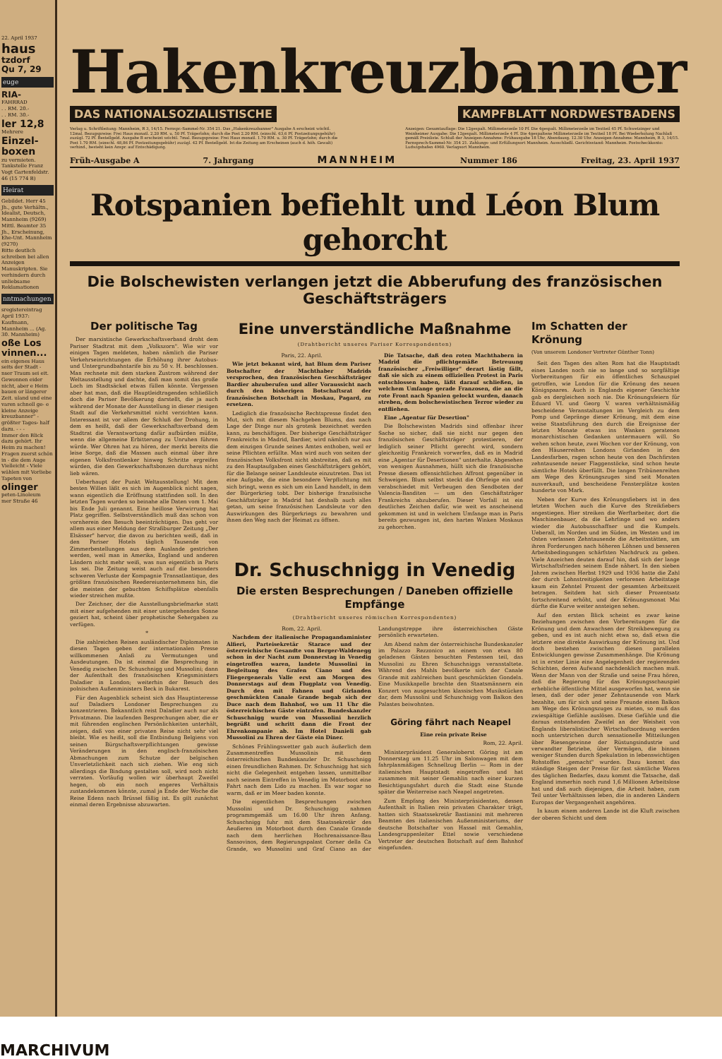22. April 1937
haus
tzdorf
Qu 7, 29
euge
RIA-
FAHRRAD
. . RM. 20.-
. . RM. 30.-
ler 12,8
Mehrere
Einzel- boxen
zu vermieten. Tankstelle Franz Vogt Gartenfeldstr. 46 (15 774 B)
Heirat
Gebildet. Herr 45 Jh., gute Verhältn., Idealist, Deutsch, Mannheim (9269)
Mittl. Beamter 35 Jh., Erscheinung, Ehe-Unt. Mannheim (9270)
Bitte deutlich schreiben bei allen Anzeigen Manuskripten. Sie verhindern durch unliebsame Reklamationen
nntmachungen
sregistereintrag April 1937: Kaufmann, Mannheim ... (Ag. 30. Mannheim)
oße Los
vinnen...
ein eigenes Haus seits der Stadt - nser Traum sei eit. Gewonnen eider nicht, aber e Heim bauen or längerer Zeit. uland und eine varen schnell ge- e kleine Anzeige kreuzbanner" - größter Tages- half dazu. - - -
Immer den Blick dazu gehört. Ihr Heim zu machen! Fragen zuerst schön in - die dem Auge Vielleicht - Viele wählen mit Vorliebe Tapeten von
olinger
peten-Linoleum
mer Straße 46
Hakenkreuzbanner
DAS NATIONALSOZIALISTISCHE KAMPFBLATT NORDWESTBADENS
Verlag u. Schriftleitung: Mannheim, R 3, 14/15. Fernspr.-Sammel-Nr. 354 21. Das „Hakenkreuzbanner" Ausgabe A erscheint wöchtl. 12mal. Bezugspreise: Frei Haus monatl. 2.20 RM. u. 50 Pf. Trägerlohn; durch die Post 2.20 RM. (einschl. 63,6 Pf. Postzeitungsgebühr) zuzügl. 72 Pf. Bestellgeld. Ausgabe B erscheint wöchtl. 7mal. Bezugspreise: Frei Haus monatl. 1.70 RM. u. 30 Pf. Trägerlohn; durch die Post 1.70 RM. (einschl. 48,86 Pf. Postzeitungsgebühr) zuzügl. 42 Pf. Bestellgeld. Ist die Zeitung am Erscheinen (auch d. höh. Gewalt) verhind., besteht kein Anspr. auf Entschädigung.
Anzeigen: Gesamtauflage: Die 12gespalt. Millimeterzeile 10 Pf. Die 4gespalt. Millimeterzeile im Textteil 45 Pf. Schwetzinger und Weinheimer Ausgabe: Die 12gespalt. Millimeterzeile 4 Pf. Die 4gespaltene Millimeterzeile im Textteil 18 Pf. Bei Wiederholung Nachlaß gemäß Preisliste. Schluß der Anzeigen-Annahme: Frühausgabe 18 Uhr, Abendausg. 12.30 Uhr. Anzeigen-Annahme: Mannheim, R 3, 14/15. Fernsprech-Sammel-Nr. 354 21. Zahlungs- und Erfüllungsort Mannheim. Ausschließl. Gerichtsstand: Mannheim. Postscheckkonto: Ludwigshafen 4960. Verlagsort Mannheim.
Früh-Ausgabe A 7. Jahrgang MANNHEIM Nummer 186 Freitag, 23. April 1937
Rotspanien befiehlt und Léon Blum gehorcht
Die Bolschewisten verlangen jetzt die Abberufung des französischen Geschäftsträgers
Der politische Tag
Der marxistische Gewerkschaftsverband droht dem Pariser Stadtrat mit dem „Volkszorn". Wie wir vor einigen Tagen meldeten, haben nämlich die Pariser Verkehrseinrichtungen die Erhöhung ihrer Autobus- und Untergrundbahntarife bis zu 50 v. H. beschlossen. Man rechnete mit dem starken Zustrom während der Weltausstellung und dachte, daß man somit das große Loch im Stadtsäckel etwas füllen könnte. Vergessen aber hat man, daß die Hauptleidtragenden schließlich doch die Pariser Bevölkerung darstellt, die ja auch während der Monate der Ausstellung in dieser riesigen Stadt auf die Verkehrsmittel nicht verzichten kann. Interessant ist vor allem der Schluß der Drohung, in dem es heißt, daß der Gewerkschaftsverband dem Stadtrat die Verantwortung dafür aufbürden müßte, wenn die allgemeine Erbitterung zu Unruhen führen würde. Wer Ohren hat zu hören, der merkt bereits die leise Sorge, daß die Massen auch einmal über ihre eigenen Volksfrontlenker hinweg Schritte ergreifen würden, die den Gewerkschaftsbonzen durchaus nicht lieb wären.
Ueberhaupt der Punkt Weltausstellung! Mit dem besten Willen läßt es sich im Augenblick nicht sagen, wann eigentlich die Eröffnung stattfinden soll. In den letzten Tagen wurden so beinahe alle Daten vom 1. Mai bis Ende Juli genannt. Eine heillose Verwirrung hat Platz gegriffen. Selbstverständlich muß das schon von vornherein den Besuch beeinträchtigen. Das geht vor allem aus einer Meldung der Straßburger Zeitung „Der Elsässer" hervor, die davon zu berichten weiß, daß in den Pariser Hotels täglich Tausende von Zimmerbestellungen aus dem Auslande gestrichen werden, weil man in Amerika, England und anderen Ländern nicht mehr weiß, was nun eigentlich in Paris los sei. Die Zeitung weist auch auf die besonders schweren Verluste der Kompagnie Transatlantique, des größten französischen Reedereiunternehmens hin, die die meisten der gebuchten Schiffsplätze ebenfalls wieder streichen mußte.
Der Zeichner, der die Ausstellungsbriefmarke statt mit einer aufgehenden mit einer untergehenden Sonne geziert hat, scheint über prophetische Sehergaben zu verfügen.
*
Die zahlreichen Reisen ausländischer Diplomaten in diesen Tagen geben der internationalen Presse willkommenen Anlaß zu Vermutungen und Ausdeutungen. Da ist einmal die Besprechung in Venedig zwischen Dr. Schuschnigg und Mussolini; dann der Aufenthalt des französischen Kriegsministers Daladier in London; weiterhin der Besuch des polnischen Außenministers Beck in Bukarest.
Für den Augenblick scheint sich das Hauptinteresse auf Daladiers Londoner Besprechungen zu konzentrieren. Bekanntlich reist Daladier auch nur als Privatmann. Die laufenden Besprechungen aber, die er mit führenden englischen Persönlichkeiten unterhält, zeigen, daß von einer privaten Reise nicht sehr viel bleibt. Wie es heißt, soll die Entbindung Belgiens von seinen Bürgschaftsverpflichtungen gewisse Veränderungen in den englisch-französischen Abmachungen zum Schutze der belgischen Unverletzlichkeit nach sich ziehen. Wie eng sich allerdings die Bindung gestalten soll, wird noch nicht verraten. Vorläufig wollen wir überhaupt Zweifel hegen, ob ein noch engeres Verhältnis zustandekommen könnte, zumal ja Ende der Woche die Reise Edens nach Brüssel fällig ist. Es gilt zunächst einmal deren Ergebnisse abzuwarten.
Eine unverständliche Maßnahme
(Drahtbericht unseres Pariser Korrespondenten)
Paris, 22. April.
Wie jetzt bekannt wird, hat Blum dem Pariser Botschafter der Machthaber Madrids versprochen, den französischen Geschäftsträger Bardier abzuberufen und aller Voraussicht nach durch den bisherigen Botschaftsrat der französischen Botschaft in Moskau, Pagard, zu ersetzen.
Lediglich die französische Rechtspresse findet den Mut, sich mit diesem Nachgeben Blums, das nach Lage der Dinge nur als grotesk bezeichnet werden kann, zu beschäftigen. Der bisherige Geschäftsträger Frankreichs in Madrid, Bardier, wird nämlich nur aus dem einzigen Grunde seines Amtes enthoben, weil er seine Pflichten erfüllte. Man wird auch von seiten der französischen Volksfront nicht abstreiten, daß es mit zu den Hauptaufgaben eines Geschäftsträgers gehört, für die Belange seiner Landsleute einzutreten. Das ist eine Aufgabe, die eine besondere Verpflichtung mit sich bringt, wenn es sich um ein Land handelt, in dem der Bürgerkrieg tobt. Der bisherige französische Geschäftsträger in Madrid hat deshalb auch alles getan, um seine französischen Landsleute vor den Auswirkungen des Bürgerkriegs zu bewahren und ihnen den Weg nach der Heimat zu öffnen.
Die Tatsache, daß den roten Machthabern in Madrid die pflichtgemäße Betreuung französischer „Freiwilliger" derart lästig fällt, daß sie sich zu einem offiziellen Protest in Paris entschlossen haben, läßt darauf schließen, in welchem Umfange gerade Franzosen, die an die rote Front nach Spanien gelockt wurden, danach streben, dem bolschewistischen Terror wieder zu entfliehen.
Eine „Agentur für Desertion"
Die Bolschewisten Madrids sind offenbar ihrer Sache so sicher, daß sie nicht nur gegen den französischen Geschäftsträger protestieren, der lediglich seiner Pflicht gerecht wird, sondern gleichzeitig Frankreich vorwerfen, daß es in Madrid eine „Agentur für Desertionen" unterhalte. Abgesehen von wenigen Ausnahmen, hüllt sich die französische Presse diesem offensichtlichen Affront gegenüber in Schweigen. Blum selbst steckt die Ohrfeige ein und verabschiedet mit Verbeugen den Sendboten der Valencia-Banditen — um den Geschäftsträger Frankreichs abzuberufen. Dieser Vorfall ist ein deutliches Zeichen dafür, wie weit es anscheinend gekommen ist und in welchem Umfange man in Paris bereits gezwungen ist, den harten Winken Moskaus zu gehorchen.
Dr. Schuschnigg in Venedig
Die ersten Besprechungen / Daneben offizielle Empfänge
(Drahtbericht unseres römischen Korrespondenten)
Rom, 22. April.
Nachdem der italienische Propagandaminister Alfieri, Parteisekretär Starace und der österreichische Gesandte von Berger-Waldenegg schon in der Nacht zum Donnerstag in Venedig eingetroffen waren, landete Mussolini in Begleitung des Grafen Ciano und des Fliegergenerals Valle erst am Morgen des Donnerstags auf dem Flugplatz von Venedig. Durch den mit Fahnen und Girlanden geschmückten Canale Grande begab sich der Duce nach dem Bahnhof, wo um 11 Uhr die österreichischen Gäste eintrafen. Bundeskanzler Schuschnigg wurde von Mussolini herzlich begrüßt und schritt dann die Front der Ehrenkompanie ab. Im Hotel Danieli gab Mussolini zu Ehren der Gäste ein Diner.
Schönes Frühlingswetter gab auch äußerlich dem Zusammentreffen Mussolinis mit dem österreichischen Bundeskanzler Dr. Schuschnigg einen freundlichen Rahmen. Dr. Schuschnigg hat sich nicht die Gelegenheit entgehen lassen, unmittelbar nach seinem Eintreffen in Venedig im Motorboot eine Fahrt nach dem Lido zu machen. Es war sogar so warm, daß er im Meer baden konnte.
Die eigentlichen Besprechungen zwischen Mussolini und Dr. Schuschnigg nahmen programmgemäß um 16.00 Uhr ihren Anfang. Schuschnigg fuhr mit dem Staatssekretär des Aeußeren im Motorboot durch den Canale Grande nach dem herrlichen Hochrenaissance-Bau Sansovinos, dem Regierungspalast Corner della Ca Grande, wo Mussolini und Graf Ciano an der Landungstreppe ihre österreichischen Gäste persönlich erwarteten.
Am Abend nahm der österreichische Bundeskanzler im Palazzo Rezzonico an einem von etwa 80 geladenen Gästen besuchten Festessen teil, das Mussolini zu Ehren Schuschniggs veranstaltete. Während des Mahls bevölkerte sich der Canale Grande mit zahlreichen bunt geschmückten Gondeln. Eine Musikkapelle brachte den Staatsmännern ein Konzert von ausgesuchten klassischen Musikstücken dar, dem Mussolini und Schuschnigg vom Balkon des Palastes beiwohnten.
Göring fährt nach Neapel
Eine rein private Reise
Rom, 22. April.
Ministerpräsident Generaloberst Göring ist am Donnerstag um 11.25 Uhr im Salonwagen mit dem fahrplanmäßigen Schnellzug Berlin — Rom in der italienischen Hauptstadt eingetroffen und hat zusammen mit seiner Gemahlin nach einer kurzen Besichtigungsfahrt durch die Stadt eine Stunde später die Weiterreise nach Neapel angetreten.
Zum Empfang des Ministerpräsidenten, dessen Aufenthalt in Italien rein privaten Charakter trägt, hatten sich Staatssekretär Bastianini mit mehreren Beamten des italienischen Außenministeriums, der deutsche Botschafter von Hassel mit Gemahlin, Landesgruppenleiter Ettel sowie verschiedene Vertreter der deutschen Botschaft auf dem Bahnhof eingefunden.
Im Schatten der Krönung
(Von unserem Londoner Vertreter Günther Tonn)
Seit den Tagen des alten Rom hat die Hauptstadt eines Landes noch nie so lange und so sorgfältige Vorbereitungen für ein öffentliches Schauspiel getroffen, wie London für die Krönung des neuen Königspaares. Auch in Englands eigener Geschichte gab es dergleichen noch nie. Die Krönungsfeiern für Eduard VI. und Georg V. waren verhältnismäßig bescheidene Veranstaltungen im Vergleich zu dem Pomp und Gepränge dieser Krönung, mit dem eine weise Staatsführung den durch die Ereignisse der letzten Monate etwas ins Wanken geratenen monarchistischen Gedanken untermauern will. So wehen schon heute, zwei Wochen vor der Krönung, von den Häuserreihen Londons Girlanden in den Landesfarben, ragen schon heute von den Dachfirsten zehntausende neuer Flaggenstöcke, sind schon heute sämtliche Hotels überfüllt. Die langen Tribünenreihen am Wege des Krönungszuges sind seit Monaten ausverkauft, und bescheidene Fensterplätze kosten hunderte von Mark.
Neben der Kurve des Krönungsfiebers ist in den letzten Wochen auch die Kurve des Streikfiebers angestiegen. Hier streiken die Werftarbeiter, dort die Maschinenbauer, da die Lehrlinge und wo anders wieder die Autobusschaffner und die Kumpels. Ueberall, im Norden und im Süden, im Westen und im Osten verlassen Zehntausende die Arbeitsstätten, um ihren Forderungen nach höheren Löhnen und besseren Arbeitsbedingungen schärfsten Nachdruck zu geben. Viele Anzeichen deuten darauf hin, daß sich der lange Wirtschaftsfrieden seinem Ende nähert. In den sieben Jahren zwischen Herbst 1929 und 1936 hatte die Zahl der durch Lohnstreitigkeiten verlorenen Arbeitstage kaum ein Zehntel Prozent der gesamten Arbeitszeit betragen. Seitdem hat sich dieser Prozentsatz fortschreitend erhöht, und der Krönungsmonat Mai dürfte die Kurve weiter ansteigen sehen.
Auf den ersten Blick scheint es zwar keine Beziehungen zwischen den Vorbereitungen für die Krönung und dem Anwachsen der Streikbewegung zu geben, und es ist auch nicht etwa so, daß etwa die letztere eine direkte Auswirkung der Krönung ist. Und doch bestehen zwischen diesen parallelen Entwicklungen gewisse Zusammenhänge. Die Krönung ist in erster Linie eine Angelegenheit der regierenden Schichten, deren Aufwand nachdenklich machen muß. Wenn der Mann von der Straße und seine Frau hören, daß die Regierung für das Krönungsschauspiel erhebliche öffentliche Mittel ausgeworfen hat, wenn sie lesen, daß der oder jener Zehntausende von Mark bezahlte, um für sich und seine Freunde einen Balkon am Wege des Krönungszuges zu mieten, so muß das zwiespältige Gefühle auslösen. Diese Gefühle und die daraus entstehenden Zweifel an der Weisheit von Englands liberalistischer Wirtschaftsordnung werden noch unterstrichen durch sensationelle Mitteilungen über Riesengewinne der Rüstungsindustrie und verwandter Betriebe, über Vermögen, die binnen weniger Stunden durch Spekulation in lebenswichtigen Rohstoffen „gemacht" wurden. Dazu kommt das ständige Steigen der Preise für fast sämtliche Waren des täglichen Bedarfes, dazu kommt die Tatsache, daß England immerhin noch rund 1,6 Millionen Arbeitslose hat und daß auch diejenigen, die Arbeit haben, zum Teil unter Verhältnissen leben, die in anderen Ländern Europas der Vergangenheit angehören.
In kaum einem anderen Lande ist die Kluft zwischen der oberen Schicht und dem
MARCHIVUM